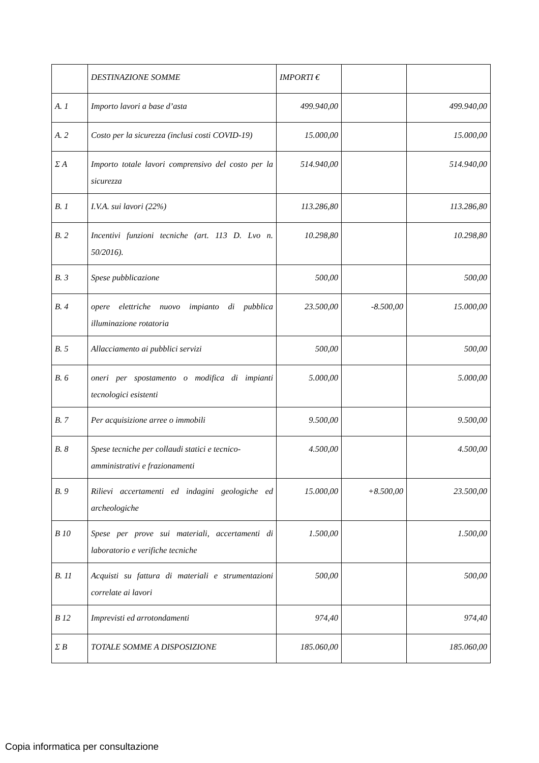| | DESTINAZIONE SOMME | IMPORTI € | | |
| A. 1 | Importo lavori a base d’asta | 499.940,00 | | 499.940,00 |
| A. 2 | Costo per la sicurezza (inclusi costi COVID-19) | 15.000,00 | | 15.000,00 |
| Σ A | Importo totale lavori comprensivo del costo per la sicurezza | 514.940,00 | | 514.940,00 |
| B. 1 | I.V.A. sui lavori (22%) | 113.286,80 | | 113.286,80 |
| B. 2 | Incentivi funzioni tecniche (art. 113 D. Lvo n. 50/2016). | 10.298,80 | | 10.298,80 |
| B. 3 | Spese pubblicazione | 500,00 | | 500,00 |
| B. 4 | opere elettriche nuovo impianto di pubblica illuminazione rotatoria | 23.500,00 | -8.500,00 | 15.000,00 |
| B. 5 | Allacciamento ai pubblici servizi | 500,00 | | 500,00 |
| B. 6 | oneri per spostamento o modifica di impianti tecnologici esistenti | 5.000,00 | | 5.000,00 |
| B. 7 | Per acquisizione arree o immobili | 9.500,00 | | 9.500,00 |
| B. 8 | Spese tecniche per collaudi statici e tecnico-amministrativi e frazionamenti | 4.500,00 | | 4.500,00 |
| B. 9 | Rilievi accertamenti ed indagini geologiche ed archeologiche | 15.000,00 | +8.500,00 | 23.500,00 |
| B 10 | Spese per prove sui materiali, accertamenti di laboratorio e verifiche tecniche | 1.500,00 | | 1.500,00 |
| B. 11 | Acquisti su fattura di materiali e strumentazioni correlate ai lavori | 500,00 | | 500,00 |
| B 12 | Imprevisti ed arrotondamenti | 974,40 | | 974,40 |
| Σ B | TOTALE SOMME A DISPOSIZIONE | 185.060,00 | | 185.060,00 |
Copia informatica per consultazione